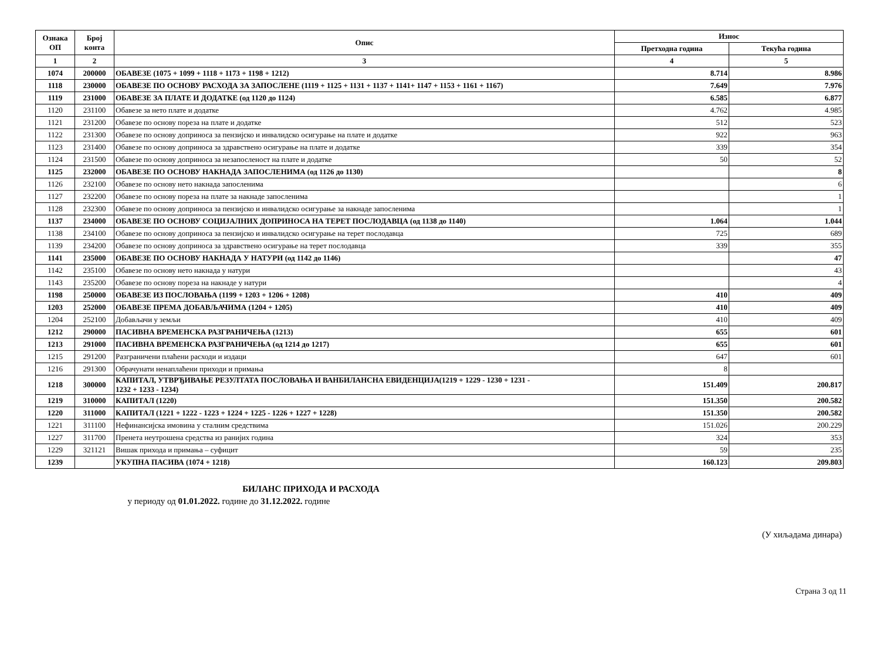| Ознака ОП | Број конта | Опис | Износ | |
| --- | --- | --- | --- | --- |
| | | | Претходна година | Текућа година |
| 1 | 2 | 3 | 4 | 5 |
| 1074 | 200000 | ОБАВЕЗЕ (1075 + 1099 + 1118 + 1173 + 1198 + 1212) | 8.714 | 8.986 |
| 1118 | 230000 | ОБАВЕЗЕ ПО ОСНОВУ РАСХОДА ЗА ЗАПОСЛЕНЕ (1119 + 1125 + 1131 + 1137 + 1141+ 1147 + 1153 + 1161 + 1167) | 7.649 | 7.976 |
| 1119 | 231000 | ОБАВЕЗЕ ЗА ПЛАТЕ И ДОДАТКЕ (од 1120 до 1124) | 6.585 | 6.877 |
| 1120 | 231100 | Обавезе за нето плате и додатке | 4.762 | 4.985 |
| 1121 | 231200 | Обавезе по основу пореза на плате и додатке | 512 | 523 |
| 1122 | 231300 | Обавезе по основу доприноса за пензијско и инвалидско осигурање на плате и додатке | 922 | 963 |
| 1123 | 231400 | Обавезе по основу доприноса за здравствено осигурање на плате и додатке | 339 | 354 |
| 1124 | 231500 | Обавезе по основу доприноса за незапосленост на плате и додатке | 50 | 52 |
| 1125 | 232000 | ОБАВЕЗЕ ПО ОСНОВУ НАКНАДА ЗАПОСЛЕНИМА (од 1126 до 1130) | | 8 |
| 1126 | 232100 | Обавезе по основу нето накнада запосленима | | 6 |
| 1127 | 232200 | Обавезе по основу пореза на плате за накнаде запосленима | | 1 |
| 1128 | 232300 | Обавезе по основу доприноса за пензијско и инвалидско осигурање за накнаде запосленима | | 1 |
| 1137 | 234000 | ОБАВЕЗЕ ПО ОСНОВУ СОЦИЈАЛНИХ ДОПРИНОСА НА ТЕРЕТ ПОСЛОДАВЦА (од 1138 до 1140) | 1.064 | 1.044 |
| 1138 | 234100 | Обавезе по основу доприноса за пензијско и инвалидско осигурање на терет послодавца | 725 | 689 |
| 1139 | 234200 | Обавезе по основу доприноса за здравствено осигурање на терет послодавца | 339 | 355 |
| 1141 | 235000 | ОБАВЕЗЕ ПО ОСНОВУ НАКНАДА У НАТУРИ (од 1142 до 1146) | | 47 |
| 1142 | 235100 | Обавезе по основу нето накнада у натури | | 43 |
| 1143 | 235200 | Обавезе по основу пореза на накнаде у натури | | 4 |
| 1198 | 250000 | ОБАВЕЗЕ ИЗ ПОСЛОВАЊА (1199 + 1203 + 1206 + 1208) | 410 | 409 |
| 1203 | 252000 | ОБАВЕЗЕ ПРЕМА ДОБАВЉАЧИМА (1204 + 1205) | 410 | 409 |
| 1204 | 252100 | Добављачи у земљи | 410 | 409 |
| 1212 | 290000 | ПАСИВНА ВРЕМЕНСКА РАЗГРАНИЧЕЊА (1213) | 655 | 601 |
| 1213 | 291000 | ПАСИВНА ВРЕМЕНСКА РАЗГРАНИЧЕЊА (од 1214 до 1217) | 655 | 601 |
| 1215 | 291200 | Разграничени плаћени расходи и издаци | 647 | 601 |
| 1216 | 291300 | Обрачунати ненаплаћени приходи и примања | 8 | |
| 1218 | 300000 | КАПИТАЛ, УТВРЂИВАЊЕ РЕЗУЛТАТА ПОСЛОВАЊА И ВАНБИЛАНСНА ЕВИДЕНЦИЈА(1219 + 1229 - 1230 + 1231 - 1232 + 1233 - 1234) | 151.409 | 200.817 |
| 1219 | 310000 | КАПИТАЛ (1220) | 151.350 | 200.582 |
| 1220 | 311000 | КАПИТАЛ (1221 + 1222 - 1223 + 1224 + 1225 - 1226 + 1227 + 1228) | 151.350 | 200.582 |
| 1221 | 311100 | Нефинансијска имовина у сталним средствима | 151.026 | 200.229 |
| 1227 | 311700 | Пренета неутрошена средства из ранијих година | 324 | 353 |
| 1229 | 321121 | Вишак прихода и примања – суфицит | 59 | 235 |
| 1239 | | УКУПНА ПАСИВА (1074 + 1218) | 160.123 | 209.803 |
БИЛАНС ПРИХОДА И РАСХОДА
у периоду од 01.01.2022. године до 31.12.2022. године
(У хиљадама динара)
Страна 3 од 11